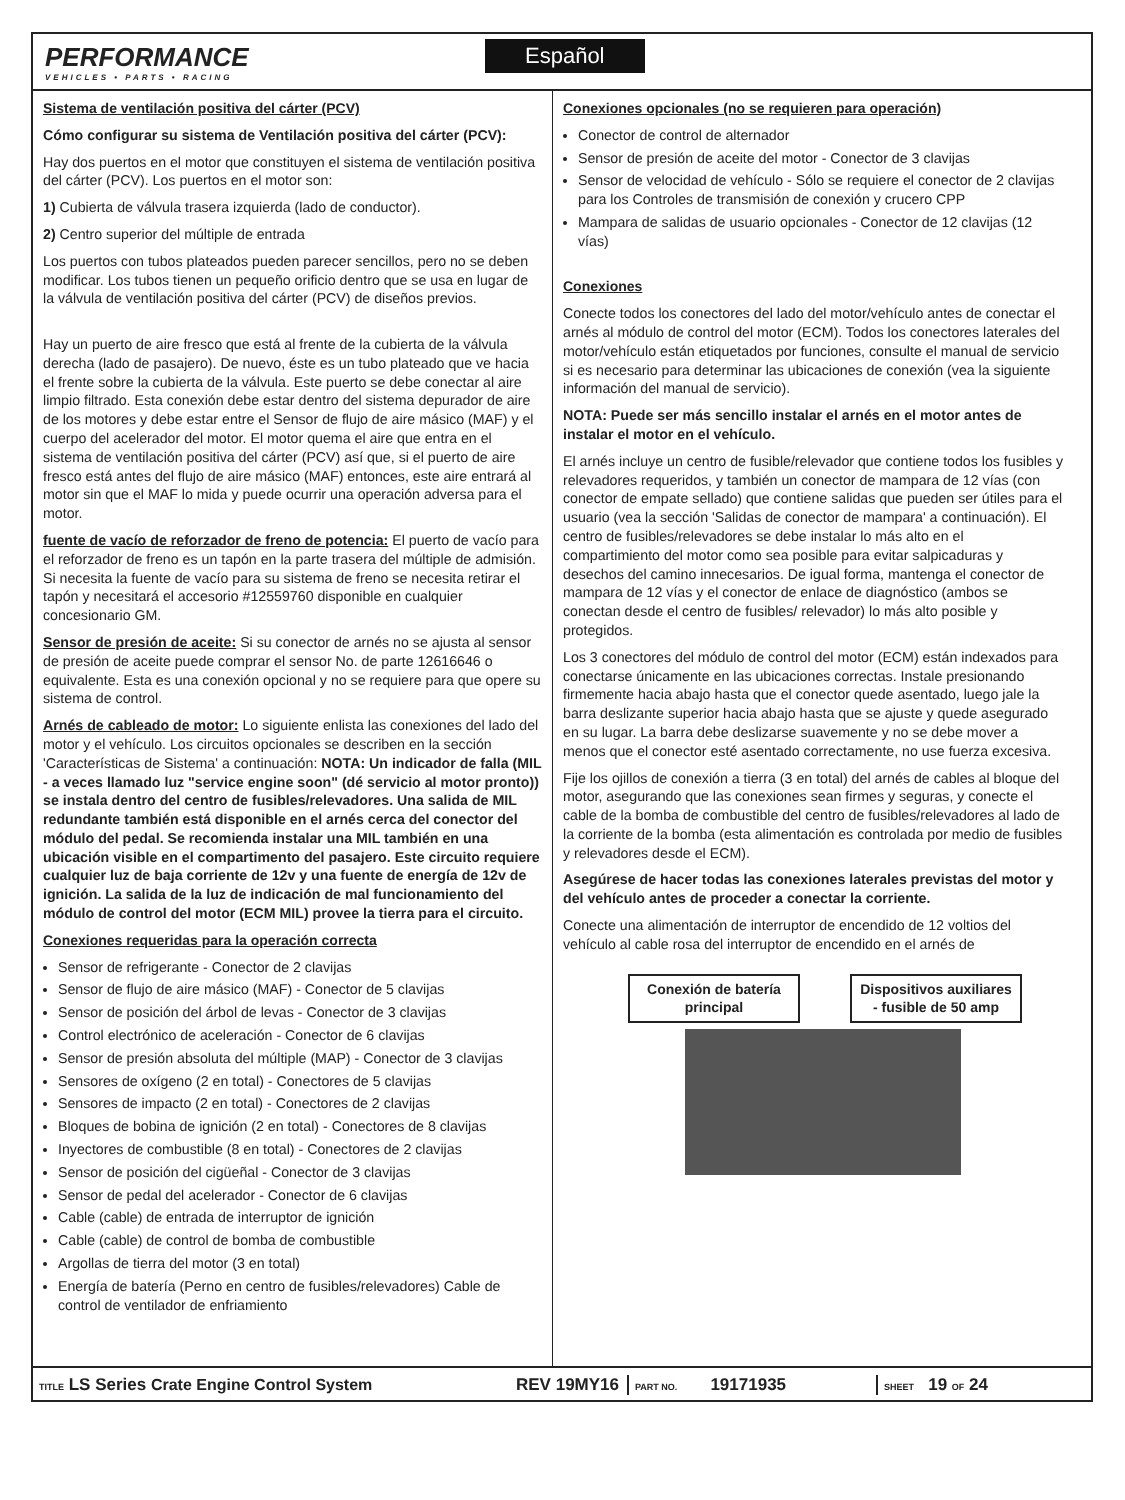PERFORMANCE
VEHICLES • PARTS • RACING
Español
Sistema de ventilación positiva del cárter (PCV)
Cómo configurar su sistema de Ventilación positiva del cárter (PCV):
Hay dos puertos en el motor que constituyen el sistema de ventilación positiva del cárter (PCV). Los puertos en el motor son:
1) Cubierta de válvula trasera izquierda (lado de conductor).
2) Centro superior del múltiple de entrada
Los puertos con tubos plateados pueden parecer sencillos, pero no se deben modificar. Los tubos tienen un pequeño orificio dentro que se usa en lugar de la válvula de ventilación positiva del cárter (PCV) de diseños previos.
Hay un puerto de aire fresco que está al frente de la cubierta de la válvula derecha (lado de pasajero). De nuevo, éste es un tubo plateado que ve hacia el frente sobre la cubierta de la válvula. Este puerto se debe conectar al aire limpio filtrado. Esta conexión debe estar dentro del sistema depurador de aire de los motores y debe estar entre el Sensor de flujo de aire másico (MAF) y el cuerpo del acelerador del motor. El motor quema el aire que entra en el sistema de ventilación positiva del cárter (PCV) así que, si el puerto de aire fresco está antes del flujo de aire másico (MAF) entonces, este aire entrará al motor sin que el MAF lo mida y puede ocurrir una operación adversa para el motor.
fuente de vacío de reforzador de freno de potencia: El puerto de vacío para el reforzador de freno es un tapón en la parte trasera del múltiple de admisión. Si necesita la fuente de vacío para su sistema de freno se necesita retirar el tapón y necesitará el accesorio #12559760 disponible en cualquier concesionario GM.
Sensor de presión de aceite: Si su conector de arnés no se ajusta al sensor de presión de aceite puede comprar el sensor No. de parte 12616646 o equivalente. Esta es una conexión opcional y no se requiere para que opere su sistema de control.
Arnés de cableado de motor: Lo siguiente enlista las conexiones del lado del motor y el vehículo. Los circuitos opcionales se describen en la sección 'Características de Sistema' a continuación: NOTA: Un indicador de falla (MIL - a veces llamado luz "service engine soon" (dé servicio al motor pronto)) se instala dentro del centro de fusibles/relevadores. Una salida de MIL redundante también está disponible en el arnés cerca del conector del módulo del pedal. Se recomienda instalar una MIL también en una ubicación visible en el compartimento del pasajero. Este circuito requiere cualquier luz de baja corriente de 12v y una fuente de energía de 12v de ignición. La salida de la luz de indicación de mal funcionamiento del módulo de control del motor (ECM MIL) provee la tierra para el circuito.
Conexiones requeridas para la operación correcta
Sensor de refrigerante - Conector de 2 clavijas
Sensor de flujo de aire másico (MAF) - Conector de 5 clavijas
Sensor de posición del árbol de levas - Conector de 3 clavijas
Control electrónico de aceleración - Conector de 6 clavijas
Sensor de presión absoluta del múltiple (MAP) - Conector de 3 clavijas
Sensores de oxígeno (2 en total) - Conectores de 5 clavijas
Sensores de impacto (2 en total) - Conectores de 2 clavijas
Bloques de bobina de ignición (2 en total) - Conectores de 8 clavijas
Inyectores de combustible (8 en total) - Conectores de 2 clavijas
Sensor de posición del cigüeñal - Conector de 3 clavijas
Sensor de pedal del acelerador - Conector de 6 clavijas
Cable (cable) de entrada de interruptor de ignición
Cable (cable) de control de bomba de combustible
Argollas de tierra del motor (3 en total)
Energía de batería (Perno en centro de fusibles/relevadores) Cable de control de ventilador de enfriamiento
Conexiones opcionales (no se requieren para operación)
Conector de control de alternador
Sensor de presión de aceite del motor - Conector de 3 clavijas
Sensor de velocidad de vehículo - Sólo se requiere el conector de 2 clavijas para los Controles de transmisión de conexión y crucero CPP
Mampara de salidas de usuario opcionales - Conector de 12 clavijas (12 vías)
Conexiones
Conecte todos los conectores del lado del motor/vehículo antes de conectar el arnés al módulo de control del motor (ECM). Todos los conectores laterales del motor/vehículo están etiquetados por funciones, consulte el manual de servicio si es necesario para determinar las ubicaciones de conexión (vea la siguiente información del manual de servicio).
NOTA: Puede ser más sencillo instalar el arnés en el motor antes de instalar el motor en el vehículo.
El arnés incluye un centro de fusible/relevador que contiene todos los fusibles y relevadores requeridos, y también un conector de mampara de 12 vías (con conector de empate sellado) que contiene salidas que pueden ser útiles para el usuario (vea la sección 'Salidas de conector de mampara' a continuación). El centro de fusibles/relevadores se debe instalar lo más alto en el compartimiento del motor como sea posible para evitar salpicaduras y desechos del camino innecesarios. De igual forma, mantenga el conector de mampara de 12 vías y el conector de enlace de diagnóstico (ambos se conectan desde el centro de fusibles/ relevador) lo más alto posible y protegidos.
Los 3 conectores del módulo de control del motor (ECM) están indexados para conectarse únicamente en las ubicaciones correctas. Instale presionando firmemente hacia abajo hasta que el conector quede asentado, luego jale la barra deslizante superior hacia abajo hasta que se ajuste y quede asegurado en su lugar. La barra debe deslizarse suavemente y no se debe mover a menos que el conector esté asentado correctamente, no use fuerza excesiva.
Fije los ojillos de conexión a tierra (3 en total) del arnés de cables al bloque del motor, asegurando que las conexiones sean firmes y seguras, y conecte el cable de la bomba de combustible del centro de fusibles/relevadores al lado de la corriente de la bomba (esta alimentación es controlada por medio de fusibles y relevadores desde el ECM).
Asegúrese de hacer todas las conexiones laterales previstas del motor y del vehículo antes de proceder a conectar la corriente.
Conecte una alimentación de interruptor de encendido de 12 voltios del vehículo al cable rosa del interruptor de encendido en el arnés de
Conexión de batería principal
Dispositivos auxiliares - fusible de 50 amp
TITLE LS Series Crate Engine Control System REV 19MY16 PART NO. 19171935 SHEET 19 OF 24